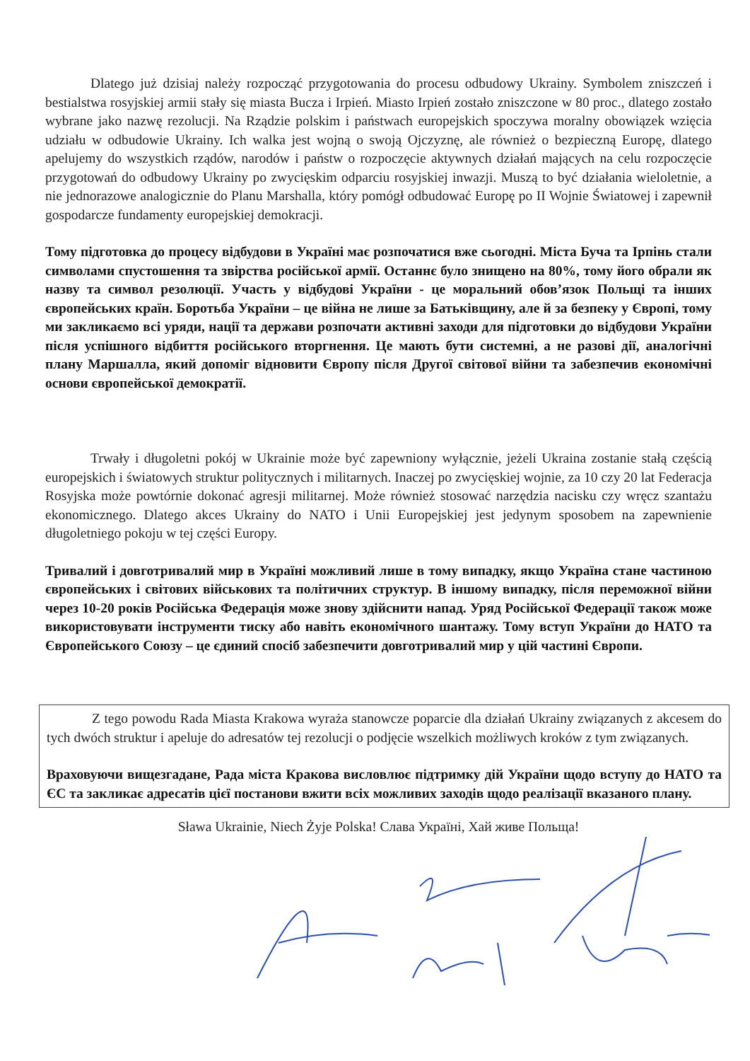Dlatego już dzisiaj należy rozpocząć przygotowania do procesu odbudowy Ukrainy. Symbolem zniszczeń i bestialstwa rosyjskiej armii stały się miasta Bucza i Irpień. Miasto Irpień zostało zniszczone w 80 proc., dlatego zostało wybrane jako nazwę rezolucji. Na Rządzie polskim i państwach europejskich spoczywa moralny obowiązek wzięcia udziału w odbudowie Ukrainy. Ich walka jest wojną o swoją Ojczyznę, ale również o bezpieczną Europę, dlatego apelujemy do wszystkich rządów, narodów i państw o rozpoczęcie aktywnych działań mających na celu rozpoczęcie przygotowań do odbudowy Ukrainy po zwycięskim odparciu rosyjskiej inwazji. Muszą to być działania wieloletnie, a nie jednorazowe analogicznie do Planu Marshalla, który pomógł odbudować Europę po II Wojnie Światowej i zapewnił gospodarcze fundamenty europejskiej demokracji.
Тому підготовка до процесу відбудови в Україні має розпочатися вже сьогодні. Міста Буча та Ірпінь стали символами спустошення та звірства російської армії. Останнє було знищено на 80%, тому його обрали як назву та символ резолюції. Участь у відбудові України - це моральний обов’язок Польщі та інших європейських країн. Боротьба України – це війна не лише за Батьківщину, але й за безпеку у Європі, тому ми закликаємо всі уряди, нації та держави розпочати активні заходи для підготовки до відбудови України після успішного відбиття російського вторгнення. Це мають бути системні, а не разові дії, аналогічні плану Маршалла, який допоміг відновити Європу після Другої світової війни та забезпечив економічні основи європейської демократії.
Trwały i długoletni pokój w Ukrainie może być zapewniony wyłącznie, jeżeli Ukraina zostanie stałą częścią europejskich i światowych struktur politycznych i militarnych. Inaczej po zwycięskiej wojnie, za 10 czy 20 lat Federacja Rosyjska może powtórnie dokonać agresji militarnej. Może również stosować narzędzia nacisku czy wręcz szantażu ekonomicznego. Dlatego akces Ukrainy do NATO i Unii Europejskiej jest jedynym sposobem na zapewnienie długoletniego pokoju w tej części Europy.
Тривалий і довготривалий мир в Україні можливий лише в тому випадку, якщо Україна стане частиною європейських і світових військових та політичних структур. В іншому випадку, після переможної війни через 10-20 років Російська Федерація може знову здійснити напад. Уряд Російської Федерації також може використовувати інструменти тиску або навіть економічного шантажу. Тому вступ України до НАТО та Європейського Союзу – це єдиний спосіб забезпечити довготривалий мир у цій частині Європи.
Z tego powodu Rada Miasta Krakowa wyraża stanowcze poparcie dla działań Ukrainy związanych z akcesem do tych dwóch struktur i apeluje do adresatów tej rezolucji o podjęcie wszelkich możliwych kroków z tym związanych.
Враховуючи вищезгадане, Рада міста Кракова висловлює підтримку дій України щодо вступу до НАТО та ЄС та закликає адресатів цієї постанови вжити всіх можливих заходів щодо реалізації вказаного плану.
Sława Ukrainie, Niech Żyje Polska! Слава Україні, Хай живе Польща!